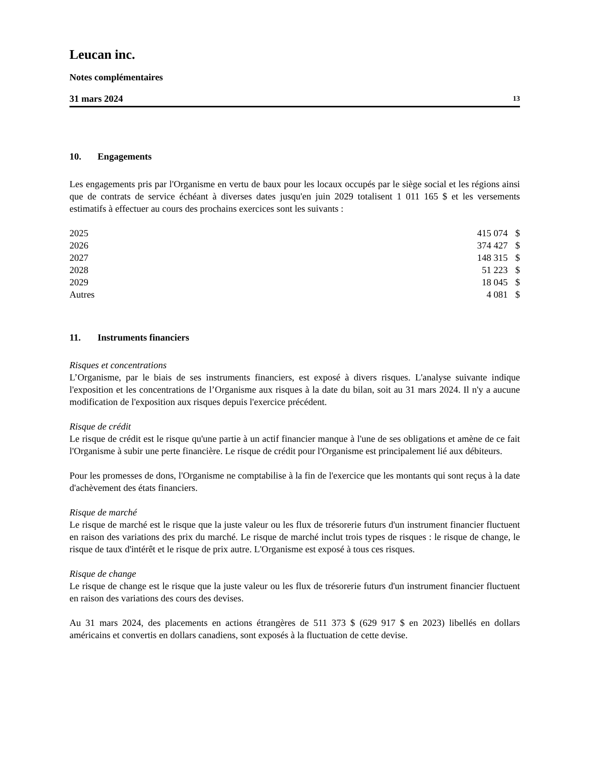Leucan inc.
Notes complémentaires
31 mars 2024 13
10. Engagements
Les engagements pris par l'Organisme en vertu de baux pour les locaux occupés par le siège social et les régions ainsi que de contrats de service échéant à diverses dates jusqu'en juin 2029 totalisent 1 011 165 $ et les versements estimatifs à effectuer au cours des prochains exercices sont les suivants :
| 2025 | 415 074 | $ |
| 2026 | 374 427 | $ |
| 2027 | 148 315 | $ |
| 2028 | 51 223 | $ |
| 2029 | 18 045 | $ |
| Autres | 4 081 | $ |
11. Instruments financiers
Risques et concentrations
L’Organisme, par le biais de ses instruments financiers, est exposé à divers risques. L'analyse suivante indique l'exposition et les concentrations de l’Organisme aux risques à la date du bilan, soit au 31 mars 2024. Il n'y a aucune modification de l'exposition aux risques depuis l'exercice précédent.
Risque de crédit
Le risque de crédit est le risque qu'une partie à un actif financier manque à l'une de ses obligations et amène de ce fait l'Organisme à subir une perte financière. Le risque de crédit pour l'Organisme est principalement lié aux débiteurs.
Pour les promesses de dons, l'Organisme ne comptabilise à la fin de l'exercice que les montants qui sont reçus à la date d'achèvement des états financiers.
Risque de marché
Le risque de marché est le risque que la juste valeur ou les flux de trésorerie futurs d'un instrument financier fluctuent en raison des variations des prix du marché. Le risque de marché inclut trois types de risques : le risque de change, le risque de taux d'intérêt et le risque de prix autre. L'Organisme est exposé à tous ces risques.
Risque de change
Le risque de change est le risque que la juste valeur ou les flux de trésorerie futurs d'un instrument financier fluctuent en raison des variations des cours des devises.
Au 31 mars 2024, des placements en actions étrangères de 511 373 $ (629 917 $ en 2023) libellés en dollars américains et convertis en dollars canadiens, sont exposés à la fluctuation de cette devise.